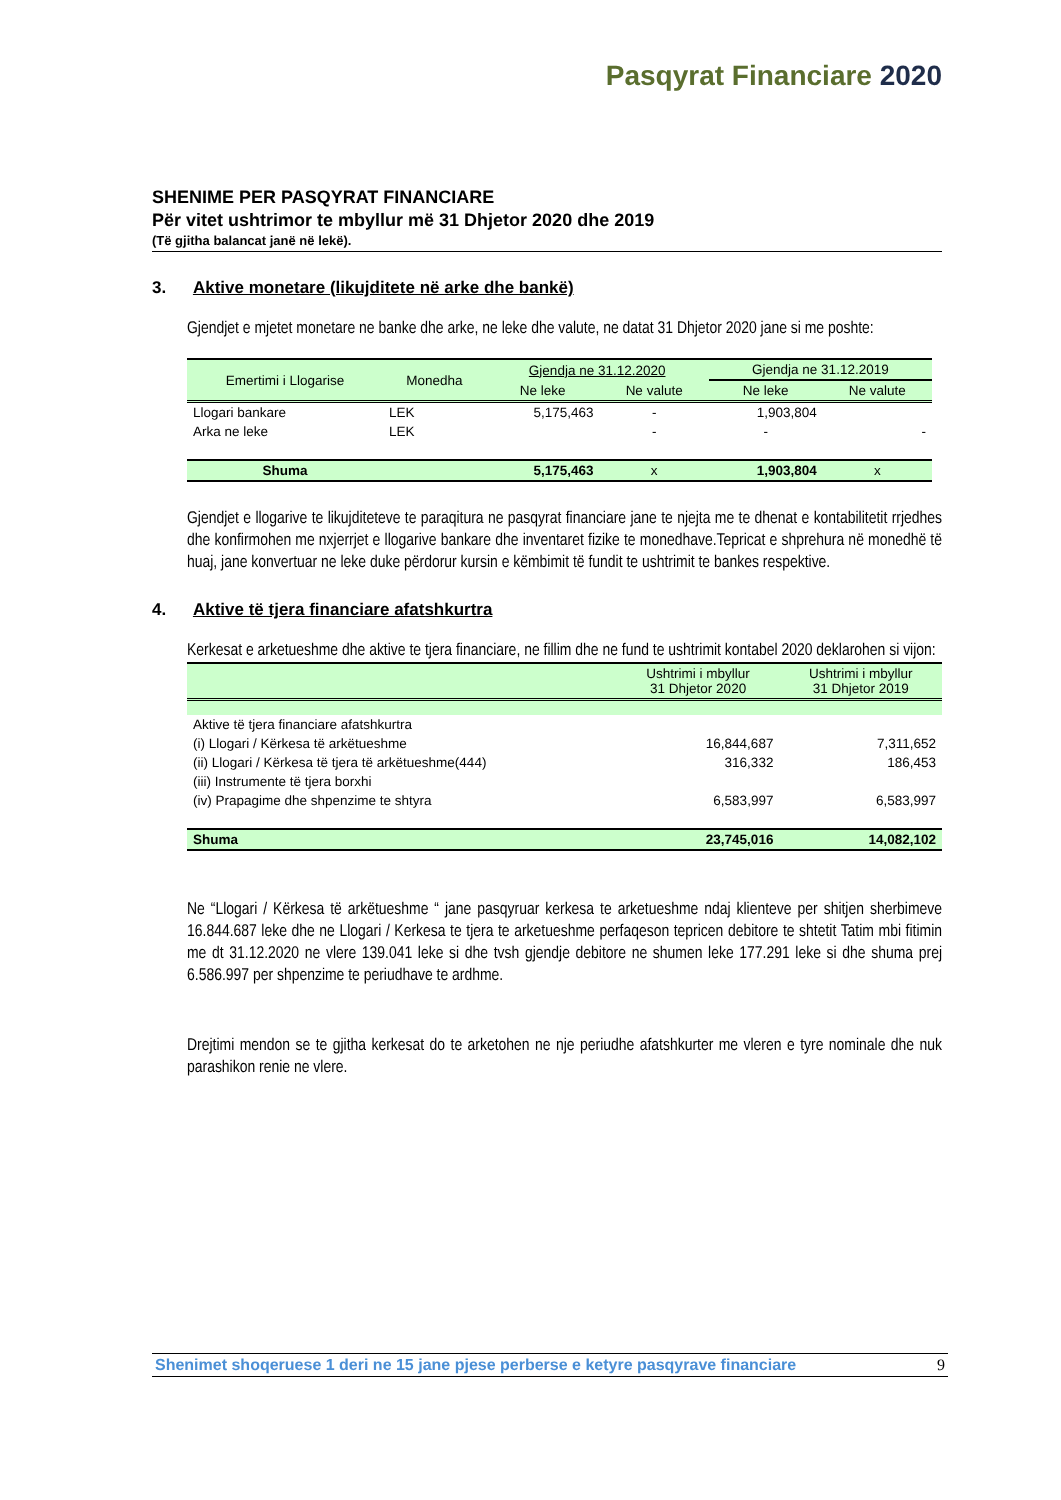Pasqyrat Financiare 2020
SHENIME PER PASQYRAT FINANCIARE
Për vitet ushtrimor te mbyllur më 31 Dhjetor 2020 dhe 2019
(Të gjitha balancat janë në lekë).
3. Aktive monetare (likujditete në arke dhe bankë)
Gjendjet e mjetet monetare ne banke dhe arke, ne leke dhe valute, ne datat 31 Dhjetor 2020 jane si me poshte:
| Emertimi i Llogarise | Monedha | Gjendja ne 31.12.2020 | | Gjendja ne 31.12.2019 | |
| --- | --- | --- | --- | --- | --- |
| | | Ne leke | Ne valute | Ne leke | Ne valute |
| Llogari bankare | LEK | 5,175,463 | - | 1,903,804 | |
| Arka ne leke | LEK | | - | - | - |
| Shuma | | 5,175,463 | x | 1,903,804 | x |
Gjendjet e llogarive te likujditeteve te paraqitura ne pasqyrat financiare jane te njejta me te dhenat e kontabilitetit rrjedhes dhe konfirmohen me nxjerrjet e llogarive bankare dhe inventaret fizike te monedhave.Tepricat e shprehura në monedhë të huaj, jane konvertuar ne leke duke përdorur kursin e këmbimit të fundit te ushtrimit te bankes respektive.
4. Aktive të tjera financiare afatshkurtra
Kerkesat e arketueshme dhe aktive te tjera financiare, ne fillim dhe ne fund te ushtrimit kontabel 2020 deklarohen si vijon:
| | Ushtrimi i mbyllur 31 Dhjetor 2020 | Ushtrimi i mbyllur 31 Dhjetor 2019 |
| --- | --- | --- |
| Aktive të tjera financiare afatshkurtra | | |
| (i) Llogari / Kërkesa të arkëtueshme | 16,844,687 | 7,311,652 |
| (ii) Llogari / Kërkesa të tjera të arkëtueshme(444) | 316,332 | 186,453 |
| (iii) Instrumente të tjera borxhi | | |
| (iv) Prapagime dhe shpenzime te shtyra | 6,583,997 | 6,583,997 |
| Shuma | 23,745,016 | 14,082,102 |
Ne “Llogari / Kërkesa të arkëtueshme “ jane pasqyruar kerkesa te arketueshme ndaj klienteve per shitjen sherbimeve 16.844.687 leke dhe ne Llogari / Kerkesa te tjera te arketueshme perfaqeson tepricen debitore te shtetit Tatim mbi fitimin me dt 31.12.2020 ne vlere 139.041 leke si dhe tvsh gjendje debitore ne shumen leke 177.291 leke si dhe shuma prej 6.586.997 per shpenzime te periudhave te ardhme.
Drejtimi mendon se te gjitha kerkesat do te arketohen ne nje periudhe afatshkurter me vleren e tyre nominale dhe nuk parashikon renie ne vlere.
Shenimet shoqeruese 1 deri ne 15 jane pjese perberse e ketyre pasqyrave financiare 9